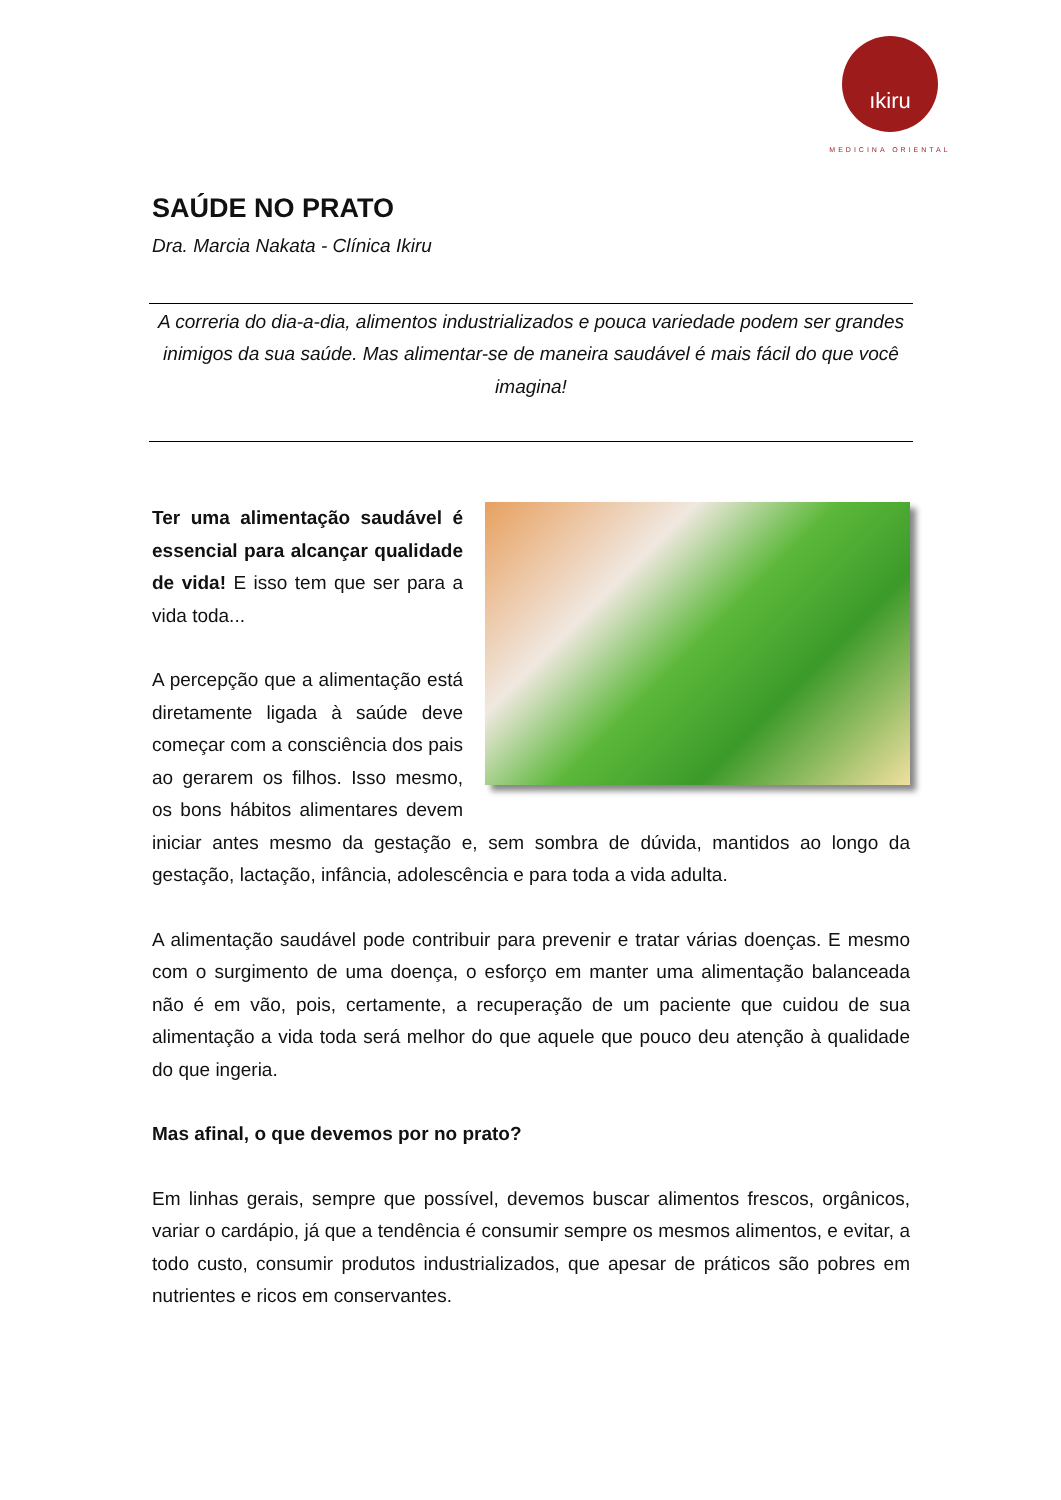ıkiru
MEDICINA ORIENTAL
SAÚDE NO PRATO
Dra. Marcia Nakata - Clínica Ikiru
A correria do dia-a-dia, alimentos industrializados e pouca variedade podem ser grandes inimigos da sua saúde. Mas alimentar-se de maneira saudável é mais fácil do que você imagina!
Ter uma alimentação saudável é essencial para alcançar qualidade de vida! E isso tem que ser para a vida toda...
A percepção que a alimentação está diretamente ligada à saúde deve começar com a consciência dos pais ao gerarem os filhos. Isso mesmo, os bons hábitos alimentares devem iniciar antes mesmo da gestação e, sem sombra de dúvida, mantidos ao longo da gestação, lactação, infância, adolescência e para toda a vida adulta.
A alimentação saudável pode contribuir para prevenir e tratar várias doenças. E mesmo com o surgimento de uma doença, o esforço em manter uma alimentação balanceada não é em vão, pois, certamente, a recuperação de um paciente que cuidou de sua alimentação a vida toda será melhor do que aquele que pouco deu atenção à qualidade do que ingeria.
Mas afinal, o que devemos por no prato?
Em linhas gerais, sempre que possível, devemos buscar alimentos frescos, orgânicos, variar o cardápio, já que a tendência é consumir sempre os mesmos alimentos, e evitar, a todo custo, consumir produtos industrializados, que apesar de práticos são pobres em nutrientes e ricos em conservantes.